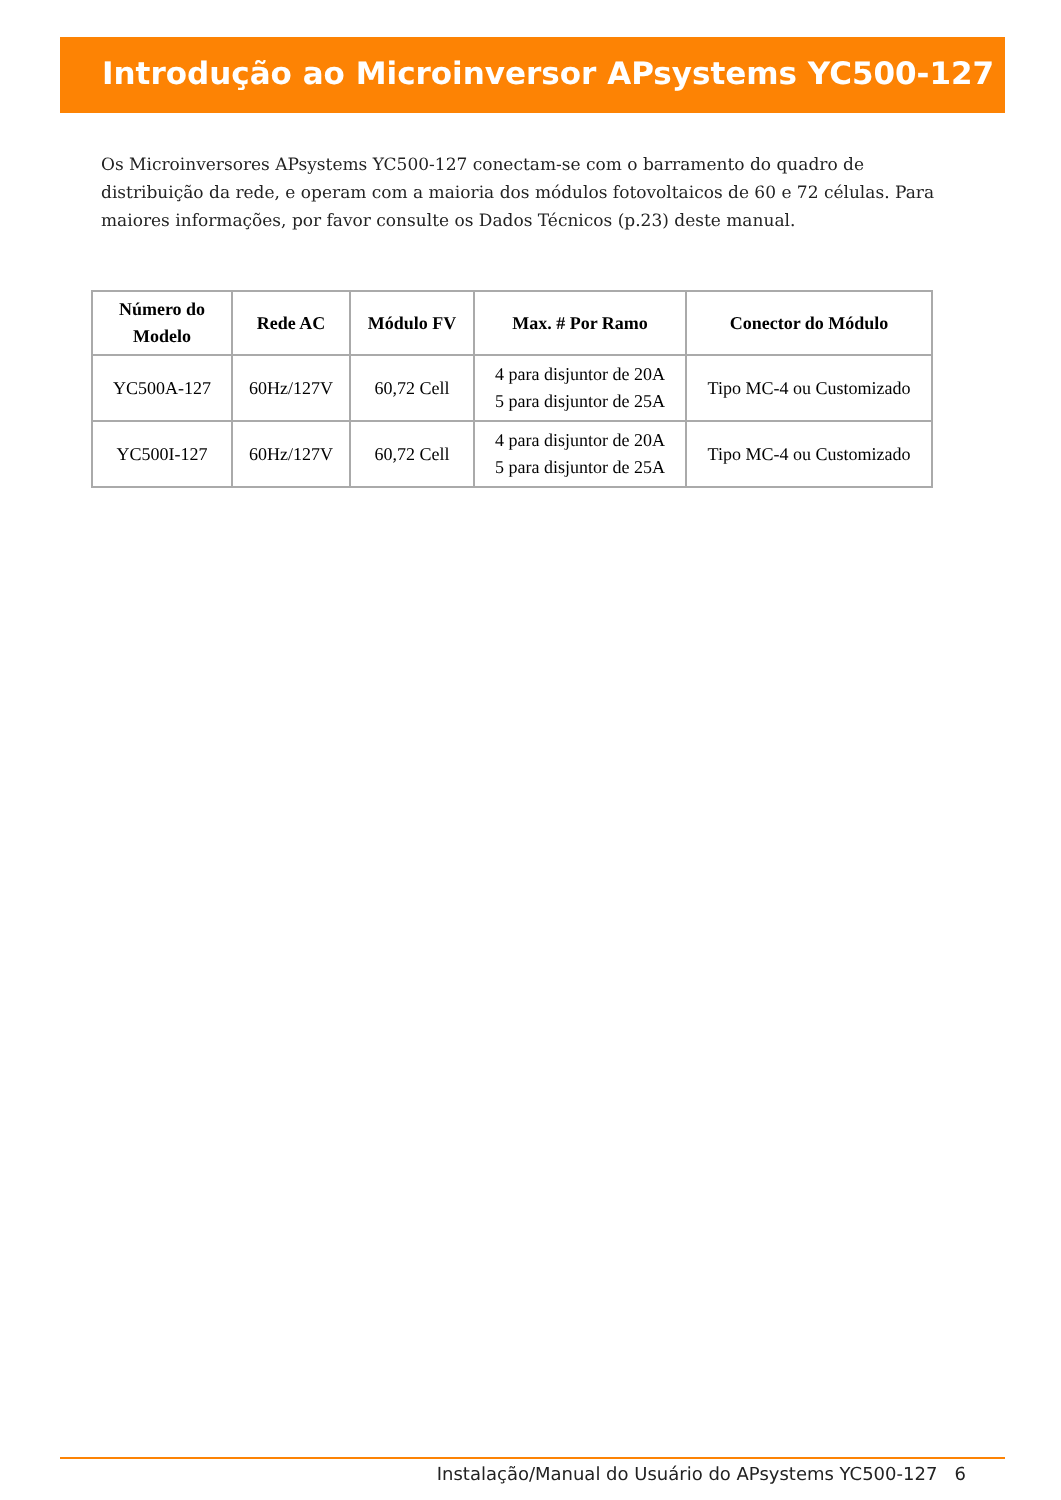Introdução ao Microinversor APsystems YC500-127
Os Microinversores APsystems YC500-127 conectam-se com o barramento do quadro de distribuição da rede, e operam com a maioria dos módulos fotovoltaicos de 60 e 72 células. Para maiores informações, por favor consulte os Dados Técnicos (p.23) deste manual.
| Número do Modelo | Rede AC | Módulo FV | Max. # Por Ramo | Conector do Módulo |
| --- | --- | --- | --- | --- |
| YC500A-127 | 60Hz/127V | 60,72 Cell | 4 para disjuntor de 20A 5 para disjuntor de 25A | Tipo MC-4 ou Customizado |
| YC500I-127 | 60Hz/127V | 60,72 Cell | 4 para disjuntor de 20A 5 para disjuntor de 25A | Tipo MC-4 ou Customizado |
Instalação/Manual do Usuário do APsystems YC500-127 6